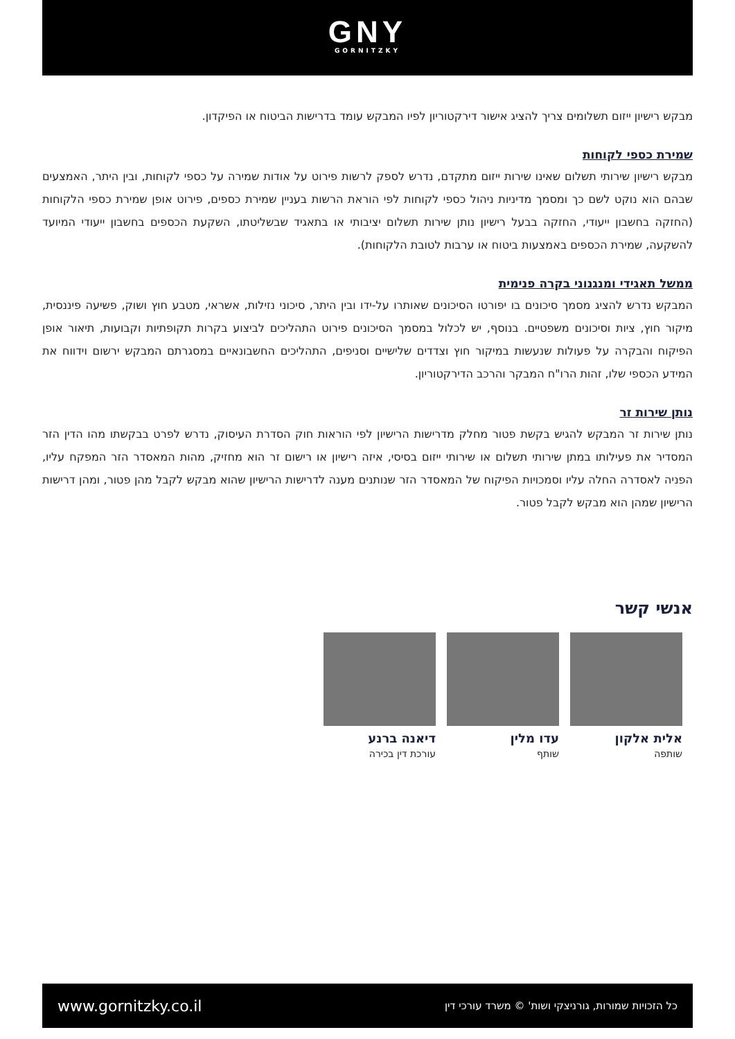GNY
GORNITZKY
מבקש רישיון ייזום תשלומים צריך להציג אישור דירקטוריון לפיו המבקש עומד בדרישות הביטוח או הפיקדון.
שמירת כספי לקוחות
מבקש רישיון שירותי תשלום שאינו שירות ייזום מתקדם, נדרש לספק לרשות פירוט על אודות שמירה על כספי לקוחות, ובין היתר, האמצעים שבהם הוא נוקט לשם כך ומסמך מדיניות ניהול כספי לקוחות לפי הוראת הרשות בעניין שמירת כספים, פירוט אופן שמירת כספי הלקוחות (החזקה בחשבון ייעודי, החזקה בבעל רישיון נותן שירות תשלום יציבותי או בתאגיד שבשליטתו, השקעת הכספים בחשבון ייעודי המיועד להשקעה, שמירת הכספים באמצעות ביטוח או ערבות לטובת הלקוחות).
ממשל תאגידי ומנגנוני בקרה פנימית
המבקש נדרש להציג מסמך סיכונים בו יפורטו הסיכונים שאותרו על-ידו ובין היתר, סיכוני נזילות, אשראי, מטבע חוץ ושוק, פשיעה פיננסית, מיקור חוץ, ציות וסיכונים משפטיים. בנוסף, יש לכלול במסמך הסיכונים פירוט התהליכים לביצוע בקרות תקופתיות וקבועות, תיאור אופן הפיקוח והבקרה על פעולות שנעשות במיקור חוץ וצדדים שלישיים וסניפים, התהליכים החשבונאיים במסגרתם המבקש ירשום וידווח את המידע הכספי שלו, זהות הרו"ח המבקר והרכב הדירקטוריון.
נותן שירות זר
נותן שירות זר המבקש להגיש בקשת פטור מחלק מדרישות הרישיון לפי הוראות חוק הסדרת העיסוק, נדרש לפרט בבקשתו מהו הדין הזר המסדיר את פעילותו במתן שירותי תשלום או שירותי ייזום בסיסי, איזה רישיון או רישום זר הוא מחזיק, מהות המאסדר הזר המפקח עליו, הפניה לאסדרה החלה עליו וסמכויות הפיקוח של המאסדר הזר שנותנים מענה לדרישות הרישיון שהוא מבקש לקבל מהן פטור, ומהן דרישות הרישיון שמהן הוא מבקש לקבל פטור.
אנשי קשר
אלית אלקון
שותפה
עדו מלין
שותף
דיאנה ברנע
עורכת דין בכירה
www.gornitzky.co.il כל הזכויות שמורות, גורניצקי ושות' © משרד עורכי דין